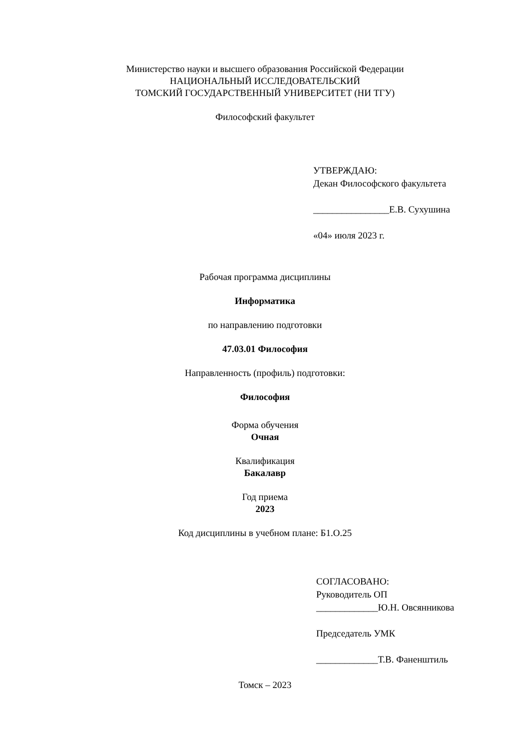Министерство науки и высшего образования Российской Федерации
НАЦИОНАЛЬНЫЙ ИССЛЕДОВАТЕЛЬСКИЙ
ТОМСКИЙ ГОСУДАРСТВЕННЫЙ УНИВЕРСИТЕТ (НИ ТГУ)
Философский факультет
УТВЕРЖДАЮ:
Декан Философского факультета
________________Е.В. Сухушина
«04» июля 2023 г.
Рабочая программа дисциплины
Информатика
по направлению подготовки
47.03.01 Философия
Направленность (профиль) подготовки:
Философия
Форма обучения
Очная
Квалификация
Бакалавр
Год приема
2023
Код дисциплины в учебном плане: Б1.О.25
СОГЛАСОВАНО:
Руководитель ОП
_____________Ю.Н. Овсянникова
Председатель УМК
_____________Т.В. Фаненштиль
Томск – 2023